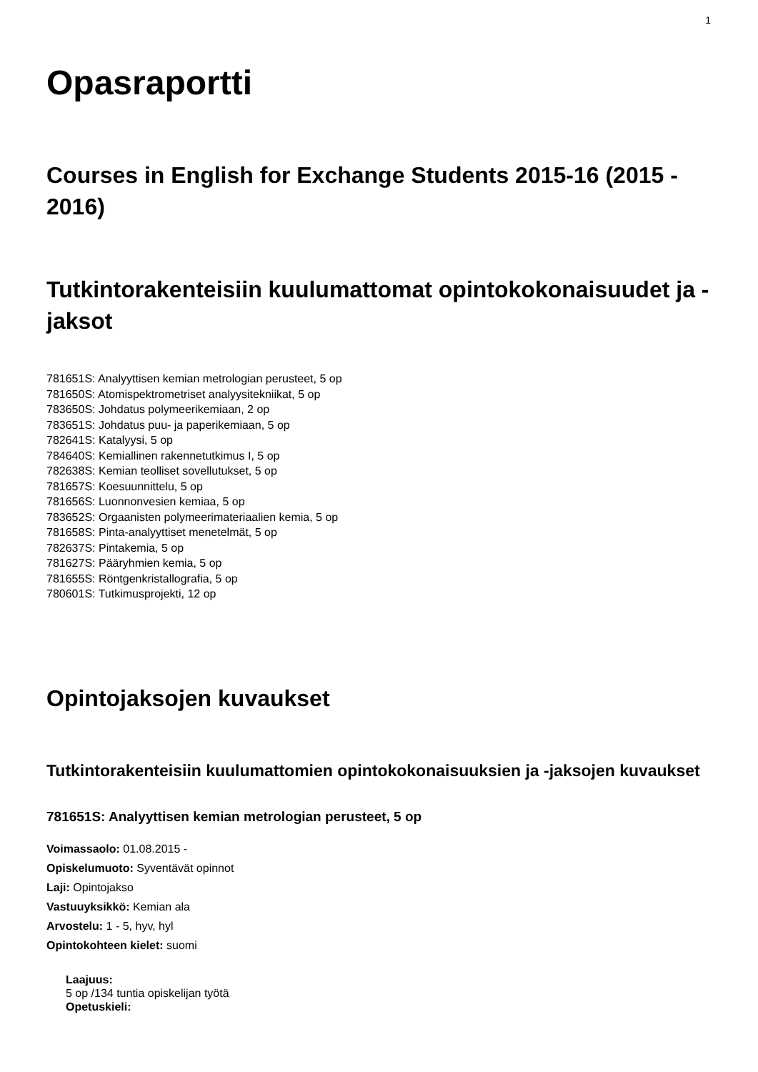1
Opasraportti
Courses in English for Exchange Students 2015-16 (2015 - 2016)
Tutkintorakenteisiin kuulumattomat opintokokonaisuudet ja -jaksot
781651S: Analyyttisen kemian metrologian perusteet, 5 op
781650S: Atomispektrometriset analyysitekniikat, 5 op
783650S: Johdatus polymeerikemiaan, 2 op
783651S: Johdatus puu- ja paperikemiaan, 5 op
782641S: Katalyysi, 5 op
784640S: Kemiallinen rakennetutkimus I, 5 op
782638S: Kemian teolliset sovellutukset, 5 op
781657S: Koesuunnittelu, 5 op
781656S: Luonnonvesien kemiaa, 5 op
783652S: Orgaanisten polymeerimateriaalien kemia, 5 op
781658S: Pinta-analyyttiset menetelmät, 5 op
782637S: Pintakemia, 5 op
781627S: Pääryhmien kemia, 5 op
781655S: Röntgenkristallografia, 5 op
780601S: Tutkimusprojekti, 12 op
Opintojaksojen kuvaukset
Tutkintorakenteisiin kuulumattomien opintokokonaisuuksien ja -jaksojen kuvaukset
781651S: Analyyttisen kemian metrologian perusteet, 5 op
Voimassaolo: 01.08.2015 -
Opiskelumuoto: Syventävät opinnot
Laji: Opintojakso
Vastuuyksikkö: Kemian ala
Arvostelu: 1 - 5, hyv, hyl
Opintokohteen kielet: suomi
Laajuus:
5 op /134 tuntia opiskelijan työtä
Opetuskieli: